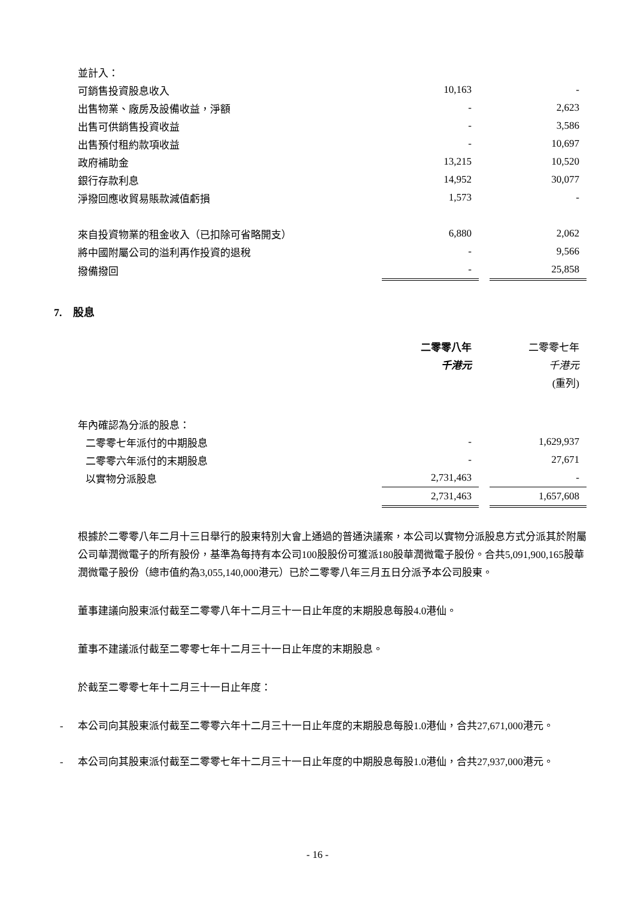| 並計入： | | | |
| 可銷售投資股息收入 | 10,163 | | - |
| 出售物業、廠房及設備收益，淨額 | - | | 2,623 |
| 出售可供銷售投資收益 | - | | 3,586 |
| 出售預付租約款項收益 | - | | 10,697 |
| 政府補助金 | 13,215 | | 10,520 |
| 銀行存款利息 | 14,952 | | 30,077 |
| 淨撥回應收貿易賬款減值虧損 | 1,573 | | - |
| 來自投資物業的租金收入（已扣除可省略開支） | 6,880 | | 2,062 |
| 將中國附屬公司的溢利再作投資的退稅 | - | | 9,566 |
| 撥備撥回 | - | | 25,858 |
7. 股息
| | 二零零八年 | | 二零零七年 |
| | 千港元 | | 千港元 |
| | | | (重列) |
| 年內確認為分派的股息： | | | |
| 二零零七年派付的中期股息 | - | | 1,629,937 |
| 二零零六年派付的末期股息 | - | | 27,671 |
| 以實物分派股息 | 2,731,463 | | - |
| | 2,731,463 | | 1,657,608 |
根據於二零零八年二月十三日舉行的股東特別大會上通過的普通決議案，本公司以實物分派股息方式分派其於附屬公司華潤微電子的所有股份，基準為每持有本公司100股股份可獲派180股華潤微電子股份。合共5,091,900,165股華潤微電子股份（總市值約為3,055,140,000港元）已於二零零八年三月五日分派予本公司股東。
董事建議向股東派付截至二零零八年十二月三十一日止年度的末期股息每股4.0港仙。
董事不建議派付截至二零零七年十二月三十一日止年度的末期股息。
於截至二零零七年十二月三十一日止年度：
- 本公司向其股東派付截至二零零六年十二月三十一日止年度的末期股息每股1.0港仙，合共27,671,000港元。
- 本公司向其股東派付截至二零零七年十二月三十一日止年度的中期股息每股1.0港仙，合共27,937,000港元。
- 16 -